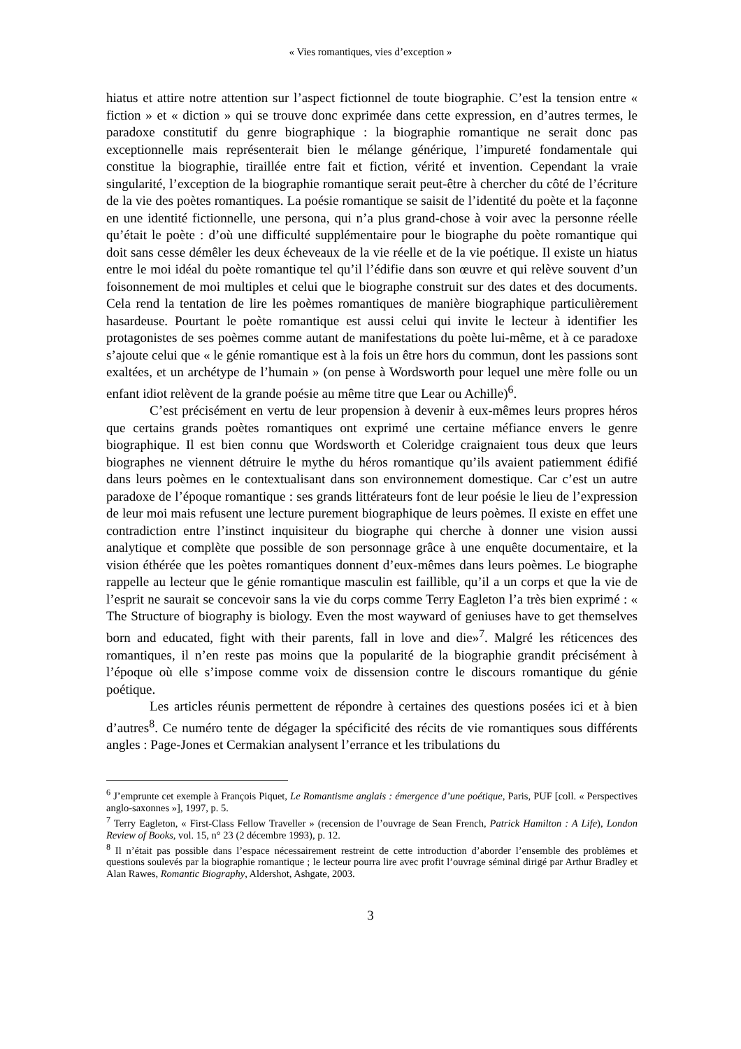« Vies romantiques, vies d’exception »
hiatus et attire notre attention sur l’aspect fictionnel de toute biographie. C’est la tension entre « fiction » et « diction » qui se trouve donc exprimée dans cette expression, en d’autres termes, le paradoxe constitutif du genre biographique : la biographie romantique ne serait donc pas exceptionnelle mais représenterait bien le mélange générique, l’impureté fondamentale qui constitue la biographie, tiraillée entre fait et fiction, vérité et invention. Cependant la vraie singularité, l’exception de la biographie romantique serait peut-être à chercher du côté de l’écriture de la vie des poètes romantiques. La poésie romantique se saisit de l’identité du poète et la façonne en une identité fictionnelle, une persona, qui n’a plus grand-chose à voir avec la personne réelle qu’était le poète : d’où une difficulté supplémentaire pour le biographe du poète romantique qui doit sans cesse démêler les deux écheveaux de la vie réelle et de la vie poétique. Il existe un hiatus entre le moi idéal du poète romantique tel qu’il l’édifie dans son œuvre et qui relève souvent d’un foisonnement de moi multiples et celui que le biographe construit sur des dates et des documents. Cela rend la tentation de lire les poèmes romantiques de manière biographique particulièrement hasardeuse. Pourtant le poète romantique est aussi celui qui invite le lecteur à identifier les protagonistes de ses poèmes comme autant de manifestations du poète lui-même, et à ce paradoxe s’ajoute celui que « le génie romantique est à la fois un être hors du commun, dont les passions sont exaltées, et un archétype de l’humain » (on pense à Wordsworth pour lequel une mère folle ou un enfant idiot relèvent de la grande poésie au même titre que Lear ou Achille)<sup>6</sup>.
C’est précisément en vertu de leur propension à devenir à eux-mêmes leurs propres héros que certains grands poètes romantiques ont exprimé une certaine méfiance envers le genre biographique. Il est bien connu que Wordsworth et Coleridge craignaient tous deux que leurs biographes ne viennent détruire le mythe du héros romantique qu’ils avaient patiemment édifié dans leurs poèmes en le contextualisant dans son environnement domestique. Car c’est un autre paradoxe de l’époque romantique : ses grands littérateurs font de leur poésie le lieu de l’expression de leur moi mais refusent une lecture purement biographique de leurs poèmes. Il existe en effet une contradiction entre l’instinct inquisiteur du biographe qui cherche à donner une vision aussi analytique et complète que possible de son personnage grâce à une enquête documentaire, et la vision éthérée que les poètes romantiques donnent d’eux-mêmes dans leurs poèmes. Le biographe rappelle au lecteur que le génie romantique masculin est faillible, qu’il a un corps et que la vie de l’esprit ne saurait se concevoir sans la vie du corps comme Terry Eagleton l’a très bien exprimé : « The Structure of biography is biology. Even the most wayward of geniuses have to get themselves born and educated, fight with their parents, fall in love and die»<sup>7</sup>. Malgré les réticences des romantiques, il n’en reste pas moins que la popularité de la biographie grandit précisément à l’époque où elle s’impose comme voix de dissension contre le discours romantique du génie poétique.
Les articles réunis permettent de répondre à certaines des questions posées ici et à bien d’autres<sup>8</sup>. Ce numéro tente de dégager la spécificité des récits de vie romantiques sous différents angles : Page-Jones et Cermakian analysent l’errance et les tribulations du
<sup>6</sup> J’emprunte cet exemple à François Piquet, Le Romantisme anglais : émergence d’une poétique, Paris, PUF [coll. « Perspectives anglo-saxonnes »], 1997, p. 5.
<sup>7</sup> Terry Eagleton, « First-Class Fellow Traveller » (recension de l’ouvrage de Sean French, Patrick Hamilton : A Life), London Review of Books, vol. 15, n° 23 (2 décembre 1993), p. 12.
<sup>8</sup> Il n’était pas possible dans l’espace nécessairement restreint de cette introduction d’aborder l’ensemble des problèmes et questions soulevés par la biographie romantique ; le lecteur pourra lire avec profit l’ouvrage séminal dirigé par Arthur Bradley et Alan Rawes, Romantic Biography, Aldershot, Ashgate, 2003.
3